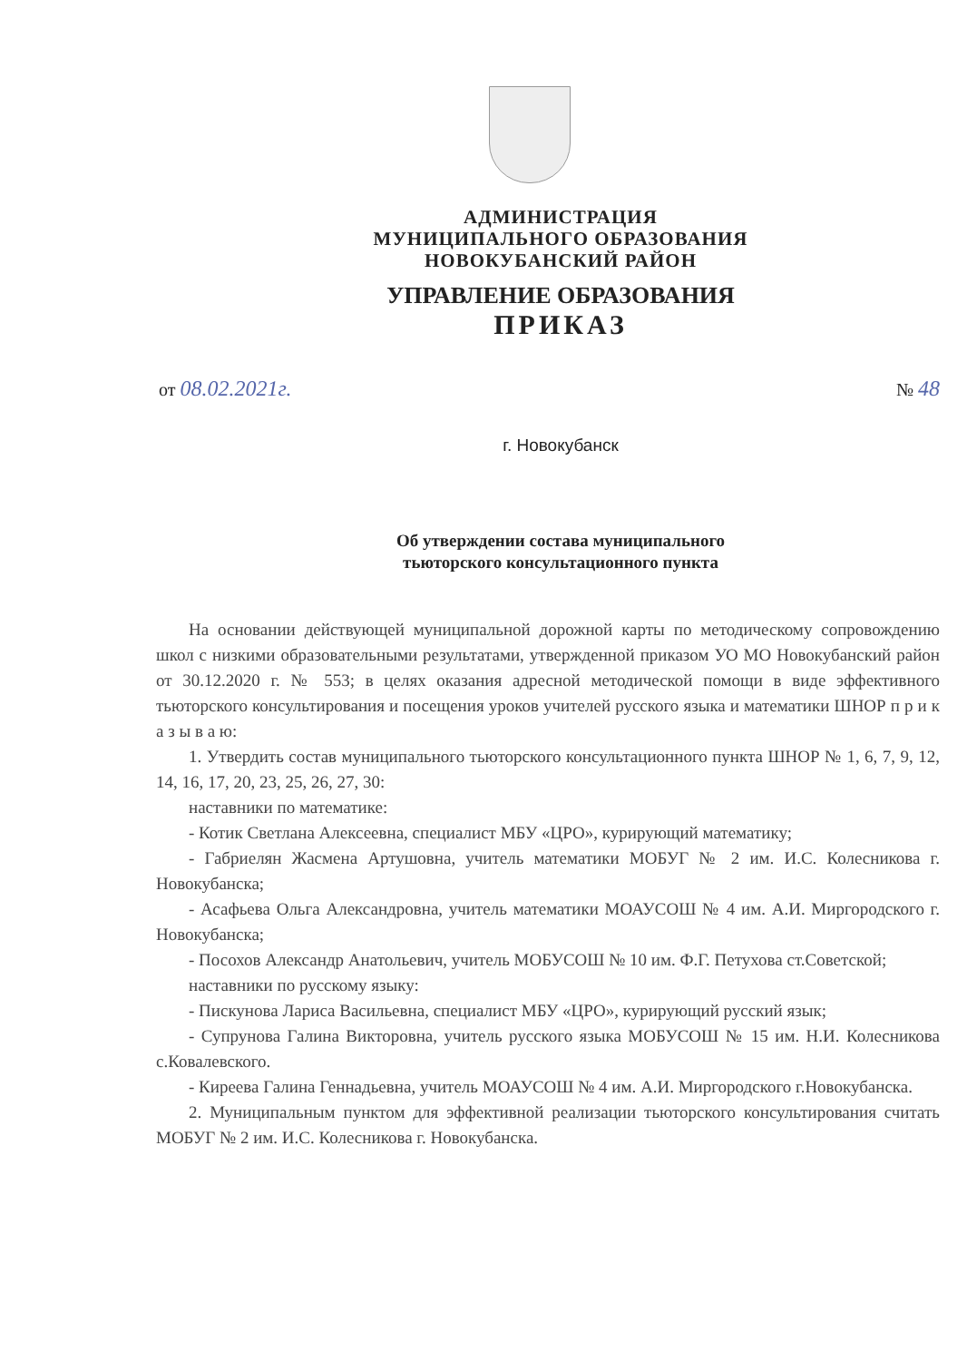АДМИНИСТРАЦИЯ
МУНИЦИПАЛЬНОГО ОБРАЗОВАНИЯ
НОВОКУБАНСКИЙ РАЙОН
УПРАВЛЕНИЕ ОБРАЗОВАНИЯ
ПРИКАЗ
от 08.02.2021г. № 48
г. Новокубанск
Об утверждении состава муниципального
тьюторского консультационного пункта
На основании действующей муниципальной дорожной карты по методическому сопровождению школ с низкими образовательными результатами, утвержденной приказом УО МО Новокубанский район от 30.12.2020 г. № 553; в целях оказания адресной методической помощи в виде эффективного тьюторского консультирования и посещения уроков учителей русского языка и математики ШНОР п р и к а з ы в а ю:
1. Утвердить состав муниципального тьюторского консультационного пункта ШНОР № 1, 6, 7, 9, 12, 14, 16, 17, 20, 23, 25, 26, 27, 30:
наставники по математике:
- Котик Светлана Алексеевна, специалист МБУ «ЦРО», курирующий математику;
- Габриелян Жасмена Артушовна, учитель математики МОБУГ № 2 им. И.С. Колесникова г. Новокубанска;
- Асафьева Ольга Александровна, учитель математики МОАУСОШ № 4 им. А.И. Миргородского г. Новокубанска;
- Посохов Александр Анатольевич, учитель МОБУСОШ № 10 им. Ф.Г. Петухова ст.Советской;
наставники по русскому языку:
- Пискунова Лариса Васильевна, специалист МБУ «ЦРО», курирующий русский язык;
- Супрунова Галина Викторовна, учитель русского языка МОБУСОШ № 15 им. Н.И. Колесникова с.Ковалевского.
- Киреева Галина Геннадьевна, учитель МОАУСОШ № 4 им. А.И. Миргородского г.Новокубанска.
2. Муниципальным пунктом для эффективной реализации тьюторского консультирования считать МОБУГ № 2 им. И.С. Колесникова г. Новокубанска.